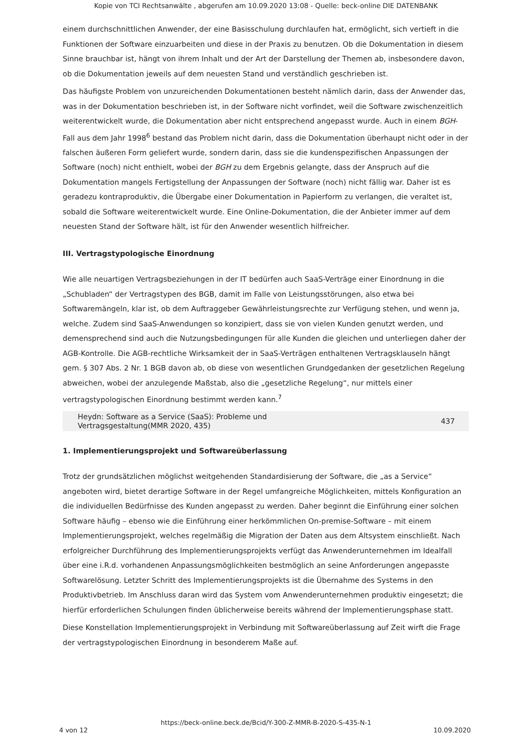Kopie von TCI Rechtsanwälte , abgerufen am 10.09.2020 13:08 - Quelle: beck-online DIE DATENBANK
einem durchschnittlichen Anwender, der eine Basisschulung durchlaufen hat, ermöglicht, sich vertieft in die Funktionen der Software einzuarbeiten und diese in der Praxis zu benutzen. Ob die Dokumentation in diesem Sinne brauchbar ist, hängt von ihrem Inhalt und der Art der Darstellung der Themen ab, insbesondere davon, ob die Dokumentation jeweils auf dem neuesten Stand und verständlich geschrieben ist.
Das häufigste Problem von unzureichenden Dokumentationen besteht nämlich darin, dass der Anwender das, was in der Dokumentation beschrieben ist, in der Software nicht vorfindet, weil die Software zwischenzeitlich weiterentwickelt wurde, die Dokumentation aber nicht entsprechend angepasst wurde. Auch in einem BGH-Fall aus dem Jahr 1998<sup>6</sup> bestand das Problem nicht darin, dass die Dokumentation überhaupt nicht oder in der falschen äußeren Form geliefert wurde, sondern darin, dass sie die kundenspezifischen Anpassungen der Software (noch) nicht enthielt, wobei der BGH zu dem Ergebnis gelangte, dass der Anspruch auf die Dokumentation mangels Fertigstellung der Anpassungen der Software (noch) nicht fällig war. Daher ist es geradezu kontraproduktiv, die Übergabe einer Dokumentation in Papierform zu verlangen, die veraltet ist, sobald die Software weiterentwickelt wurde. Eine Online-Dokumentation, die der Anbieter immer auf dem neuesten Stand der Software hält, ist für den Anwender wesentlich hilfreicher.
III. Vertragstypologische Einordnung
Wie alle neuartigen Vertragsbeziehungen in der IT bedürfen auch SaaS-Verträge einer Einordnung in die „Schubladen“ der Vertragstypen des BGB, damit im Falle von Leistungsstörungen, also etwa bei Softwaremängeln, klar ist, ob dem Auftraggeber Gewährleistungsrechte zur Verfügung stehen, und wenn ja, welche. Zudem sind SaaS-Anwendungen so konzipiert, dass sie von vielen Kunden genutzt werden, und demensprechend sind auch die Nutzungsbedingungen für alle Kunden die gleichen und unterliegen daher der AGB-Kontrolle. Die AGB-rechtliche Wirksamkeit der in SaaS-Verträgen enthaltenen Vertragsklauseln hängt gem. § 307 Abs. 2 Nr. 1 BGB davon ab, ob diese von wesentlichen Grundgedanken der gesetzlichen Regelung abweichen, wobei der anzulegende Maßstab, also die „gesetzliche Regelung“, nur mittels einer vertragstypologischen Einordnung bestimmt werden kann.<sup>7</sup>
Heydn: Software as a Service (SaaS): Probleme und
Vertragsgestaltung(MMR 2020, 435) 437
1. Implementierungsprojekt und Softwareüberlassung
Trotz der grundsätzlichen möglichst weitgehenden Standardisierung der Software, die „as a Service“ angeboten wird, bietet derartige Software in der Regel umfangreiche Möglichkeiten, mittels Konfiguration an die individuellen Bedürfnisse des Kunden angepasst zu werden. Daher beginnt die Einführung einer solchen Software häufig – ebenso wie die Einführung einer herkömmlichen On-premise-Software – mit einem Implementierungsprojekt, welches regelmäßig die Migration der Daten aus dem Altsystem einschließt. Nach erfolgreicher Durchführung des Implementierungsprojekts verfügt das Anwenderunternehmen im Idealfall über eine i.R.d. vorhandenen Anpassungsmöglichkeiten bestmöglich an seine Anforderungen angepasste Softwarelösung. Letzter Schritt des Implementierungsprojekts ist die Übernahme des Systems in den Produktivbetrieb. Im Anschluss daran wird das System vom Anwenderunternehmen produktiv eingesetzt; die hierfür erforderlichen Schulungen finden üblicherweise bereits während der Implementierungsphase statt.
Diese Konstellation Implementierungsprojekt in Verbindung mit Softwareüberlassung auf Zeit wirft die Frage der vertragstypologischen Einordnung in besonderem Maße auf.
https://beck-online.beck.de/Bcid/Y-300-Z-MMR-B-2020-S-435-N-1
4 von 12 10.09.2020